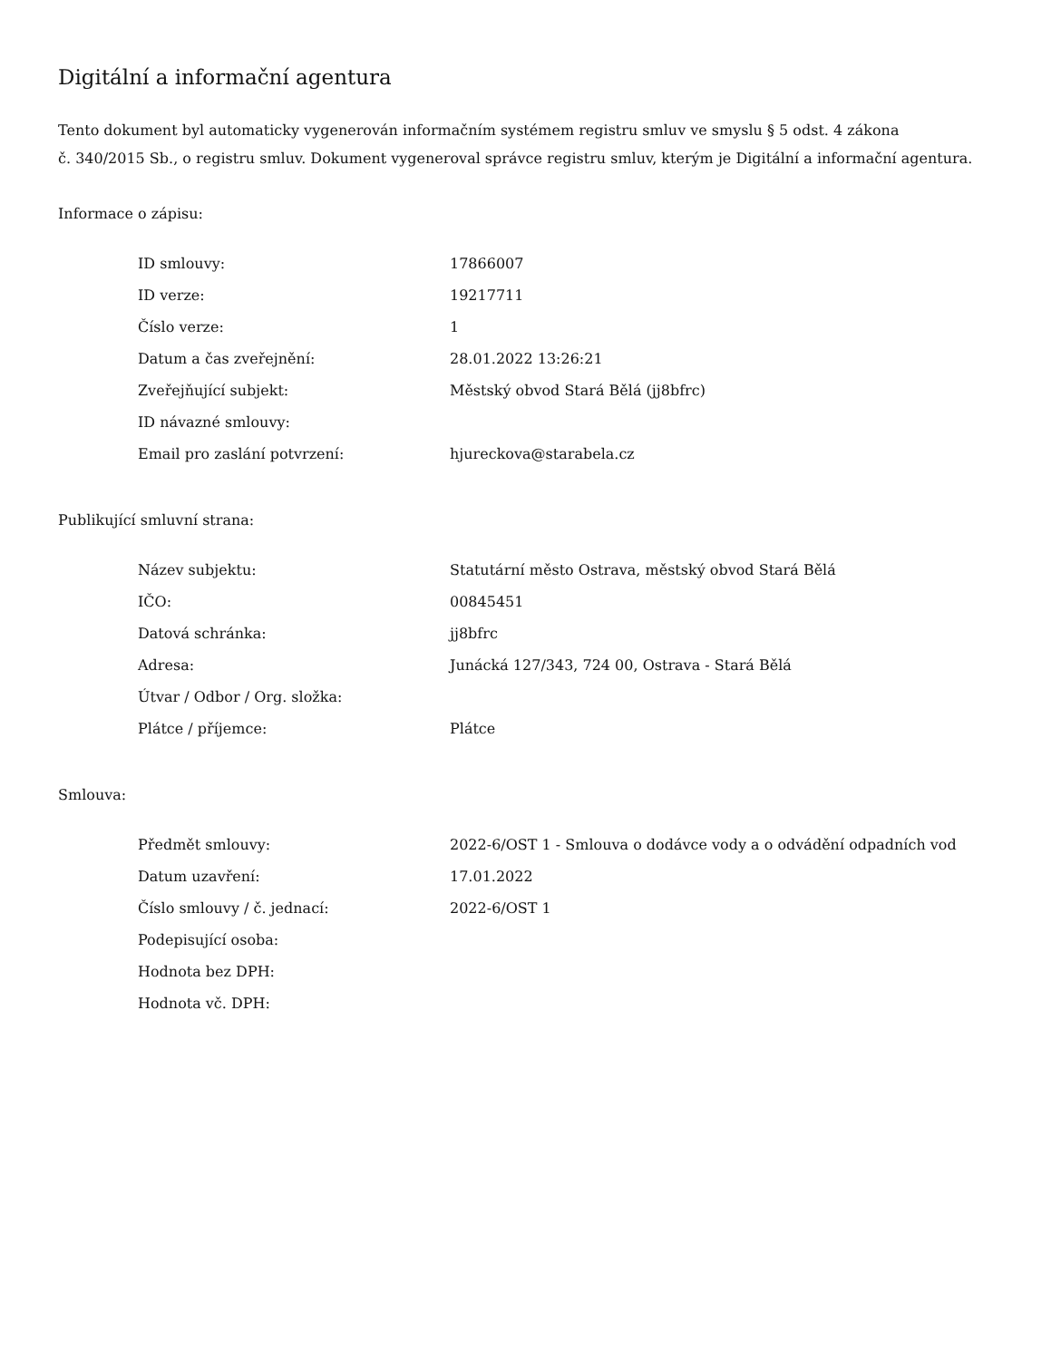Digitální a informační agentura
Tento dokument byl automaticky vygenerován informačním systémem registru smluv ve smyslu § 5 odst. 4 zákona
č. 340/2015 Sb., o registru smluv. Dokument vygeneroval správce registru smluv, kterým je Digitální a informační agentura.
Informace o zápisu:
| ID smlouvy: | 17866007 |
| ID verze: | 19217711 |
| Číslo verze: | 1 |
| Datum a čas zveřejnění: | 28.01.2022 13:26:21 |
| Zveřejňující subjekt: | Městský obvod Stará Bělá (jj8bfrc) |
| ID návazné smlouvy: | |
| Email pro zaslání potvrzení: | hjureckova@starabela.cz |
Publikující smluvní strana:
| Název subjektu: | Statutární město Ostrava, městský obvod Stará Bělá |
| IČO: | 00845451 |
| Datová schránka: | jj8bfrc |
| Adresa: | Junácká 127/343, 724 00, Ostrava - Stará Bělá |
| Útvar / Odbor / Org. složka: | |
| Plátce / příjemce: | Plátce |
Smlouva:
| Předmět smlouvy: | 2022-6/OST 1 - Smlouva o dodávce vody a o odvádění odpadních vod |
| Datum uzavření: | 17.01.2022 |
| Číslo smlouvy / č. jednací: | 2022-6/OST 1 |
| Podepisující osoba: | |
| Hodnota bez DPH: | |
| Hodnota vč. DPH: | |